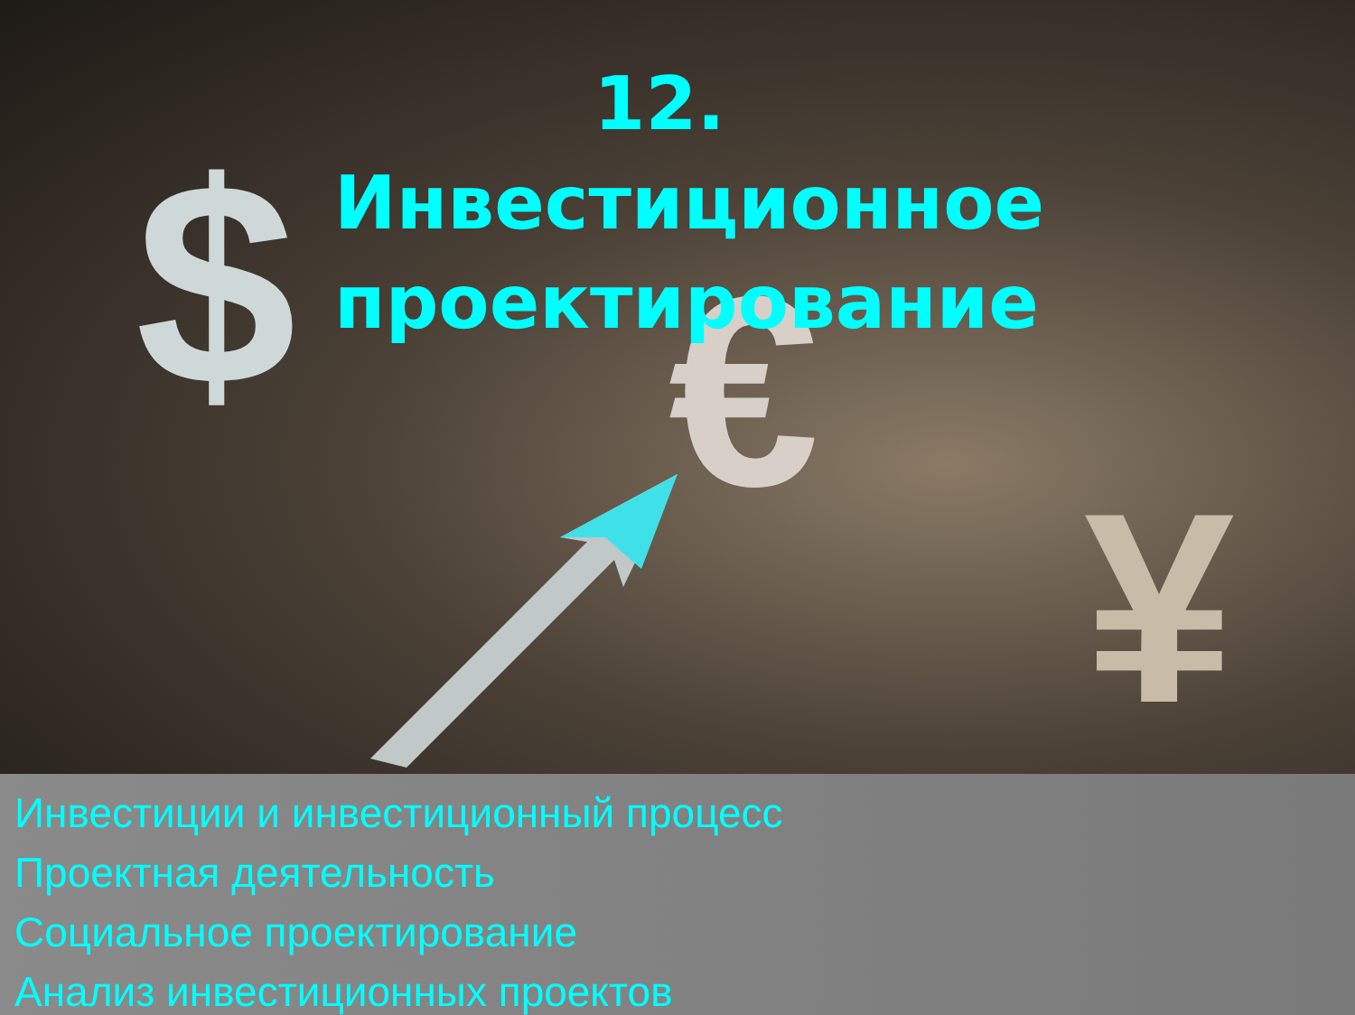$ €
¥
12. Инвестиционное проектирование
Инвестиции и инвестиционный процесс
Проектная деятельность
Социальное проектирование
Анализ инвестиционных проектов